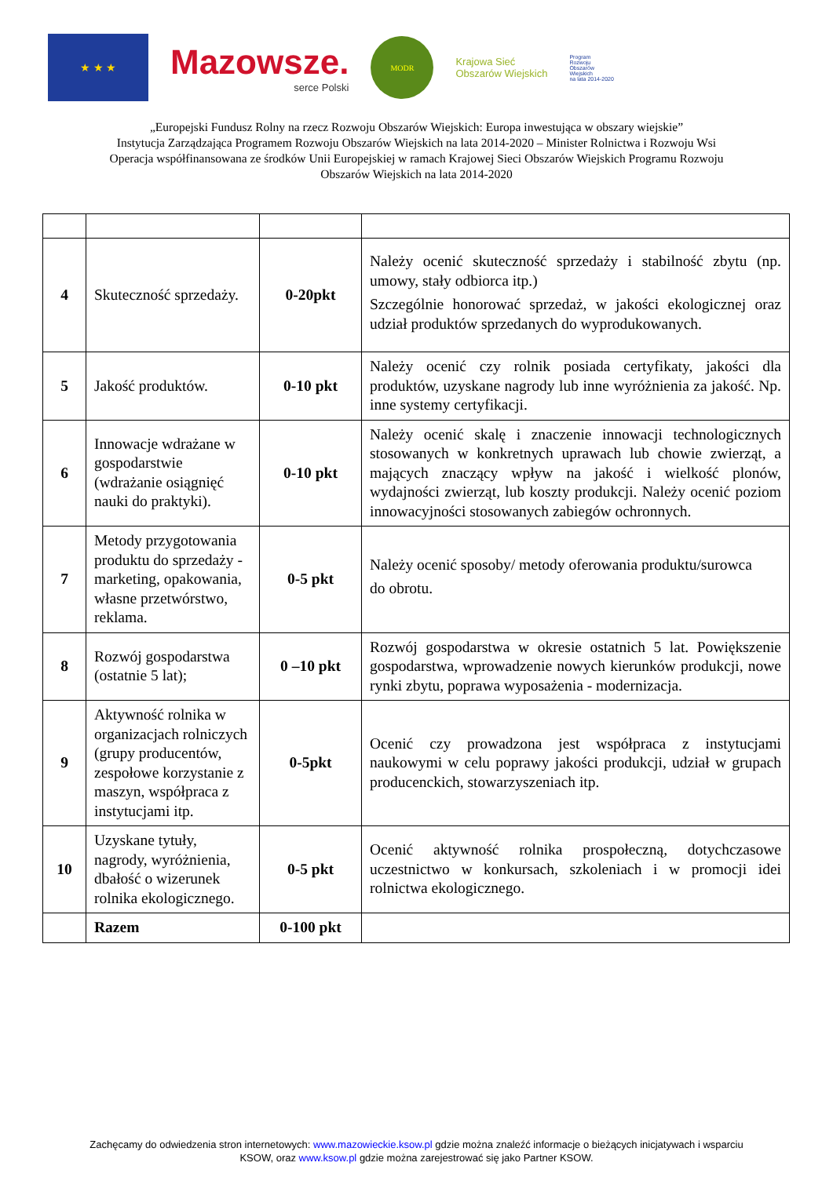★ ★ ★
Mazowsze.
serce Polski
MODR
Krajowa Sieć
Obszarów Wiejskich
Program
Rozwoju
Obszarów
Wiejskich
na lata 2014-2020
„Europejski Fundusz Rolny na rzecz Rozwoju Obszarów Wiejskich: Europa inwestująca w obszary wiejskie”
Instytucja Zarządzająca Programem Rozwoju Obszarów Wiejskich na lata 2014-2020 – Minister Rolnictwa i Rozwoju Wsi
Operacja współfinansowana ze środków Unii Europejskiej w ramach Krajowej Sieci Obszarów Wiejskich Programu Rozwoju
Obszarów Wiejskich na lata 2014-2020
| 4 | Skuteczność sprzedaży. | 0-20pkt | Należy ocenić skuteczność sprzedaży i stabilność zbytu (np. umowy, stały odbiorca itp.) Szczególnie honorować sprzedaż, w jakości ekologicznej oraz udział produktów sprzedanych do wyprodukowanych. |
| 5 | Jakość produktów. | 0-10 pkt | Należy ocenić czy rolnik posiada certyfikaty, jakości dla produktów, uzyskane nagrody lub inne wyróżnienia za jakość. Np. inne systemy certyfikacji. |
| 6 | Innowacje wdrażane w gospodarstwie (wdrażanie osiągnięć nauki do praktyki). | 0-10 pkt | Należy ocenić skalę i znaczenie innowacji technologicznych stosowanych w konkretnych uprawach lub chowie zwierząt, a mających znaczący wpływ na jakość i wielkość plonów, wydajności zwierząt, lub koszty produkcji. Należy ocenić poziom innowacyjności stosowanych zabiegów ochronnych. |
| 7 | Metody przygotowania produktu do sprzedaży - marketing, opakowania, własne przetwórstwo, reklama. | 0-5 pkt | Należy ocenić sposoby/ metody oferowania produktu/surowca do obrotu. |
| 8 | Rozwój gospodarstwa (ostatnie 5 lat); | 0 –10 pkt | Rozwój gospodarstwa w okresie ostatnich 5 lat. Powiększenie gospodarstwa, wprowadzenie nowych kierunków produkcji, nowe rynki zbytu, poprawa wyposażenia - modernizacja. |
| 9 | Aktywność rolnika w organizacjach rolniczych (grupy producentów, zespołowe korzystanie z maszyn, współpraca z instytucjami itp. | 0-5pkt | Ocenić czy prowadzona jest współpraca z instytucjami naukowymi w celu poprawy jakości produkcji, udział w grupach producenckich, stowarzyszeniach itp. |
| 10 | Uzyskane tytuły, nagrody, wyróżnienia, dbałość o wizerunek rolnika ekologicznego. | 0-5 pkt | Ocenić aktywność rolnika prospołeczną, dotychczasowe uczestnictwo w konkursach, szkoleniach i w promocji idei rolnictwa ekologicznego. |
| | Razem | 0-100 pkt | |
Zachęcamy do odwiedzenia stron internetowych: www.mazowieckie.ksow.pl gdzie można znaleźć informacje o bieżących inicjatywach i wsparciu
KSOW, oraz www.ksow.pl gdzie można zarejestrować się jako Partner KSOW.